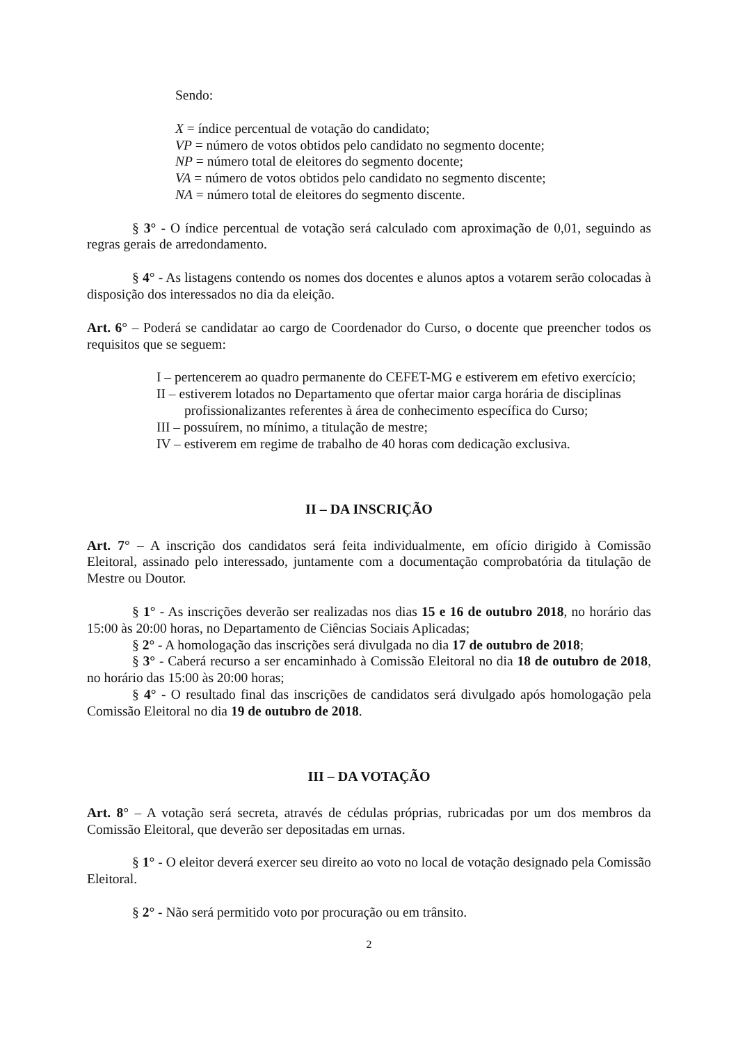Sendo:
X = índice percentual de votação do candidato;
VP = número de votos obtidos pelo candidato no segmento docente;
NP = número total de eleitores do segmento docente;
VA = número de votos obtidos pelo candidato no segmento discente;
NA = número total de eleitores do segmento discente.
§ 3° - O índice percentual de votação será calculado com aproximação de 0,01, seguindo as regras gerais de arredondamento.
§ 4° - As listagens contendo os nomes dos docentes e alunos aptos a votarem serão colocadas à disposição dos interessados no dia da eleição.
Art. 6° – Poderá se candidatar ao cargo de Coordenador do Curso, o docente que preencher todos os requisitos que se seguem:
I – pertencerem ao quadro permanente do CEFET-MG e estiverem em efetivo exercício;
II – estiverem lotados no Departamento que ofertar maior carga horária de disciplinas profissionalizantes referentes à área de conhecimento específica do Curso;
III – possuírem, no mínimo, a titulação de mestre;
IV – estiverem em regime de trabalho de 40 horas com dedicação exclusiva.
II – DA INSCRIÇÃO
Art. 7° – A inscrição dos candidatos será feita individualmente, em ofício dirigido à Comissão Eleitoral, assinado pelo interessado, juntamente com a documentação comprobatória da titulação de Mestre ou Doutor.
§ 1° - As inscrições deverão ser realizadas nos dias 15 e 16 de outubro 2018, no horário das 15:00 às 20:00 horas, no Departamento de Ciências Sociais Aplicadas;
§ 2° - A homologação das inscrições será divulgada no dia 17 de outubro de 2018;
§ 3° - Caberá recurso a ser encaminhado à Comissão Eleitoral no dia 18 de outubro de 2018, no horário das 15:00 às 20:00 horas;
§ 4° - O resultado final das inscrições de candidatos será divulgado após homologação pela Comissão Eleitoral no dia 19 de outubro de 2018.
III – DA VOTAÇÃO
Art. 8° – A votação será secreta, através de cédulas próprias, rubricadas por um dos membros da Comissão Eleitoral, que deverão ser depositadas em urnas.
§ 1° - O eleitor deverá exercer seu direito ao voto no local de votação designado pela Comissão Eleitoral.
§ 2° - Não será permitido voto por procuração ou em trânsito.
2